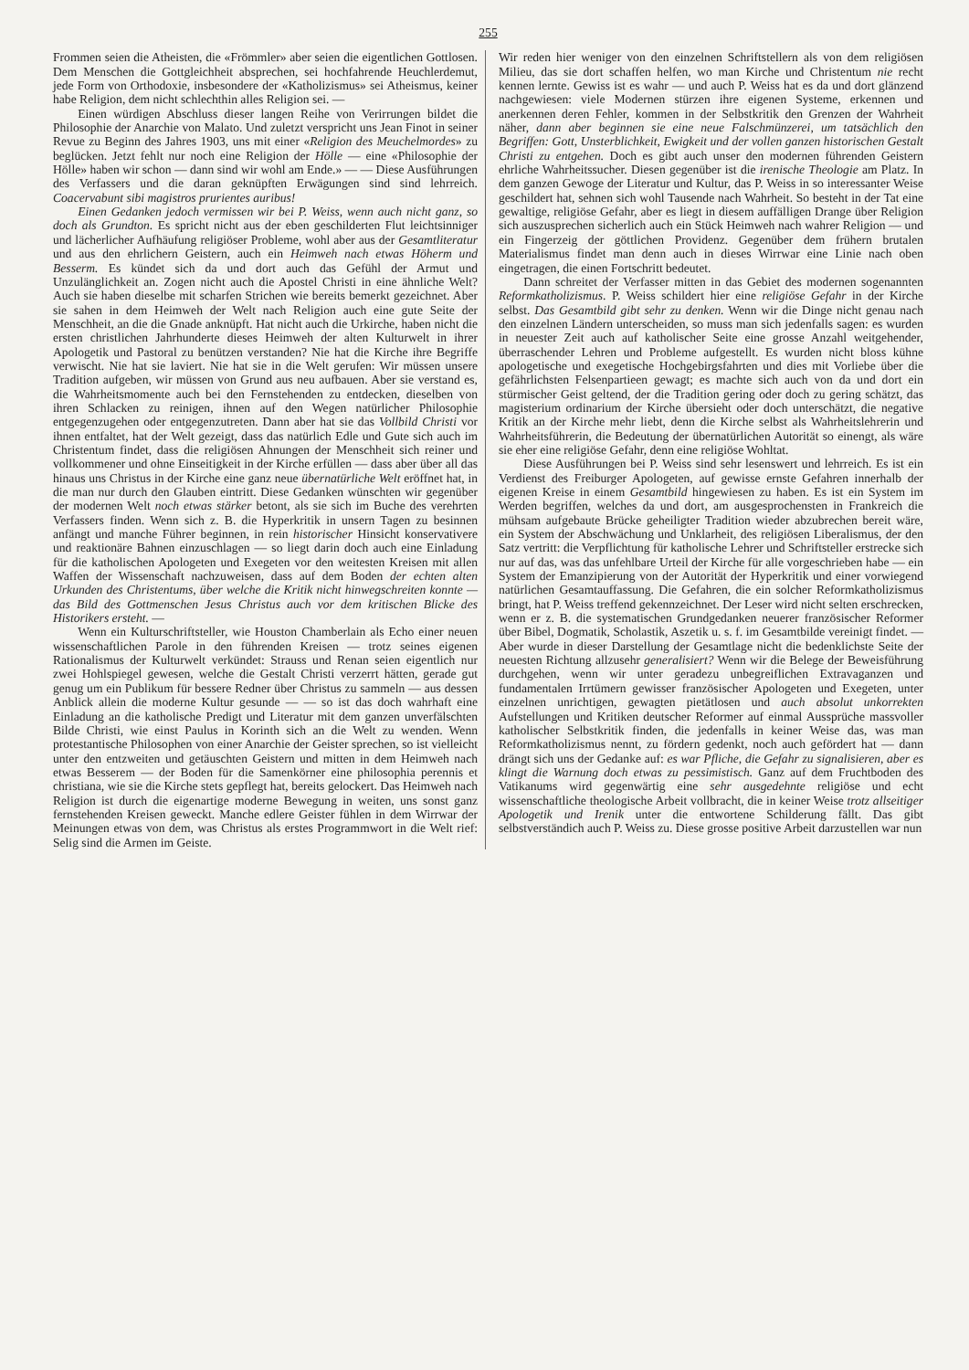255
Frommen seien die Atheisten, die «Frömmler» aber seien die eigentlichen Gottlosen. Dem Menschen die Gottgleichheit absprechen, sei hochfahrende Heuchlerdemut, jede Form von Orthodoxie, insbesondere der «Katholizismus» sei Atheismus, keiner habe Religion, dem nicht schlechthin alles Religion sei. —
Einen würdigen Abschluss dieser langen Reihe von Verirrungen bildet die Philosophie der Anarchie von Malato. Und zuletzt verspricht uns Jean Finot in seiner Revue zu Beginn des Jahres 1903, uns mit einer «Religion des Meuchelmordes» zu beglücken. Jetzt fehlt nur noch eine Religion der Hölle — eine «Philosophie der Hölle» haben wir schon — dann sind wir wohl am Ende.» — — Diese Ausführungen des Verfassers und die daran geknüpften Erwägungen sind sind lehrreich. Coacervabunt sibi magistros prurientes auribus!
Einen Gedanken jedoch vermissen wir bei P. Weiss, wenn auch nicht ganz, so doch als Grundton. Es spricht nicht aus der eben geschilderten Flut leichtsinniger und lächerlicher Aufhäufung religiöser Probleme, wohl aber aus der Gesamtliteratur und aus den ehrlichern Geistern, auch ein Heimweh nach etwas Höherm und Besserm. Es kündet sich da und dort auch das Gefühl der Armut und Unzulänglichkeit an. Zogen nicht auch die Apostel Christi in eine ähnliche Welt? Auch sie haben dieselbe mit scharfen Strichen wie bereits bemerkt gezeichnet. Aber sie sahen in dem Heimweh der Welt nach Religion auch eine gute Seite der Menschheit, an die die Gnade anknüpft. Hat nicht auch die Urkirche, haben nicht die ersten christlichen Jahrhunderte dieses Heimweh der alten Kulturwelt in ihrer Apologetik und Pastoral zu benützen verstanden? Nie hat die Kirche ihre Begriffe verwischt. Nie hat sie laviert. Nie hat sie in die Welt gerufen: Wir müssen unsere Tradition aufgeben, wir müssen von Grund aus neu aufbauen. Aber sie verstand es, die Wahrheitsmomente auch bei den Fernstehenden zu entdecken, dieselben von ihren Schlacken zu reinigen, ihnen auf den Wegen natürlicher Philosophie entgegenzugehen oder entgegenzutreten. Dann aber hat sie das Vollbild Christi vor ihnen entfaltet, hat der Welt gezeigt, dass das natürlich Edle und Gute sich auch im Christentum findet, dass die religiösen Ahnungen der Menschheit sich reiner und vollkommener und ohne Einseitigkeit in der Kirche erfüllen — dass aber über all das hinaus uns Christus in der Kirche eine ganz neue übernatürliche Welt eröffnet hat, in die man nur durch den Glauben eintritt. Diese Gedanken wünschten wir gegenüber der modernen Welt noch etwas stärker betont, als sie sich im Buche des verehrten Verfassers finden. Wenn sich z. B. die Hyperkritik in unsern Tagen zu besinnen anfängt und manche Führer beginnen, in rein historischer Hinsicht konservativere und reaktionäre Bahnen einzuschlagen — so liegt darin doch auch eine Einladung für die katholischen Apologeten und Exegeten vor den weitesten Kreisen mit allen Waffen der Wissenschaft nachzuweisen, dass auf dem Boden der echten alten Urkunden des Christentums, über welche die Kritik nicht hinwegschreiten konnte — das Bild des Gottmenschen Jesus Christus auch vor dem kritischen Blicke des Historikers ersteht. —
Wenn ein Kulturschriftsteller, wie Houston Chamberlain als Echo einer neuen wissenschaftlichen Parole in den führenden Kreisen — trotz seines eigenen Rationalismus der Kulturwelt verkündet: Strauss und Renan seien eigentlich nur zwei Hohlspiegel gewesen, welche die Gestalt Christi verzerrt hätten, gerade gut genug um ein Publikum für bessere Redner über Christus zu sammeln — aus dessen Anblick allein die moderne Kultur gesunde — — so ist das doch wahrhaft eine Einladung an die katholische Predigt und Literatur mit dem ganzen unverfälschten Bilde Christi, wie einst Paulus in Korinth sich an die Welt zu wenden. Wenn protestantische Philosophen von einer Anarchie der Geister sprechen, so ist vielleicht unter den entzweiten und getäuschten Geistern und mitten in dem Heimweh nach etwas Besserem — der Boden für die Samenkörner eine philosophia perennis et christiana, wie sie die Kirche stets gepflegt hat, bereits gelockert. Das Heimweh nach Religion ist durch die eigenartige moderne Bewegung in weiten, uns sonst ganz fernstehenden Kreisen geweckt. Manche edlere Geister fühlen in dem Wirrwar der Meinungen etwas von dem, was Christus als erstes Programmwort in die Welt rief: Selig sind die Armen im Geiste.
Wir reden hier weniger von den einzelnen Schriftstellern als von dem religiösen Milieu, das sie dort schaffen helfen, wo man Kirche und Christentum nie recht kennen lernte. Gewiss ist es wahr — und auch P. Weiss hat es da und dort glänzend nachgewiesen: viele Modernen stürzen ihre eigenen Systeme, erkennen und anerkennen deren Fehler, kommen in der Selbstkritik den Grenzen der Wahrheit näher, dann aber beginnen sie eine neue Falschmünzerei, um tatsächlich den Begriffen: Gott, Unsterblichkeit, Ewigkeit und der vollen ganzen historischen Gestalt Christi zu entgehen. Doch es gibt auch unser den modernen führenden Geistern ehrliche Wahrheitssucher. Diesen gegenüber ist die irenische Theologie am Platz. In dem ganzen Gewoge der Literatur und Kultur, das P. Weiss in so interessanter Weise geschildert hat, sehnen sich wohl Tausende nach Wahrheit. So besteht in der Tat eine gewaltige, religiöse Gefahr, aber es liegt in diesem auffälligen Drange über Religion sich auszusprechen sicherlich auch ein Stück Heimweh nach wahrer Religion — und ein Fingerzeig der göttlichen Providenz. Gegenüber dem frühern brutalen Materialismus findet man denn auch in dieses Wirrwar eine Linie nach oben eingetragen, die einen Fortschritt bedeutet.
Dann schreitet der Verfasser mitten in das Gebiet des modernen sogenannten Reformkatholizismus. P. Weiss schildert hier eine religiöse Gefahr in der Kirche selbst. Das Gesamtbild gibt sehr zu denken. Wenn wir die Dinge nicht genau nach den einzelnen Ländern unterscheiden, so muss man sich jedenfalls sagen: es wurden in neuester Zeit auch auf katholischer Seite eine grosse Anzahl weitgehender, überraschender Lehren und Probleme aufgestellt. Es wurden nicht bloss kühne apologetische und exegetische Hochgebirgsfahrten und dies mit Vorliebe über die gefährlichsten Felsenpartieen gewagt; es machte sich auch von da und dort ein stürmischer Geist geltend, der die Tradition gering oder doch zu gering schätzt, das magisterium ordinarium der Kirche übersieht oder doch unterschätzt, die negative Kritik an der Kirche mehr liebt, denn die Kirche selbst als Wahrheitslehrerin und Wahrheitsführerin, die Bedeutung der übernatürlichen Autorität so einengt, als wäre sie eher eine religiöse Gefahr, denn eine religiöse Wohltat.
Diese Ausführungen bei P. Weiss sind sehr lesenswert und lehrreich. Es ist ein Verdienst des Freiburger Apologeten, auf gewisse ernste Gefahren innerhalb der eigenen Kreise in einem Gesamtbild hingewiesen zu haben. Es ist ein System im Werden begriffen, welches da und dort, am ausgesprochensten in Frankreich die mühsam aufgebaute Brücke geheiligter Tradition wieder abzubrechen bereit wäre, ein System der Abschwächung und Unklarheit, des religiösen Liberalismus, der den Satz vertritt: die Verpflichtung für katholische Lehrer und Schriftsteller erstrecke sich nur auf das, was das unfehlbare Urteil der Kirche für alle vorgeschrieben habe — ein System der Emanzipierung von der Autorität der Hyperkritik und einer vorwiegend natürlichen Gesamtauffassung. Die Gefahren, die ein solcher Reformkatholizismus bringt, hat P. Weiss treffend gekennzeichnet. Der Leser wird nicht selten erschrecken, wenn er z. B. die systematischen Grundgedanken neuerer französischer Reformer über Bibel, Dogmatik, Scholastik, Aszetik u. s. f. im Gesamtbilde vereinigt findet. — Aber wurde in dieser Darstellung der Gesamtlage nicht die bedenklichste Seite der neuesten Richtung allzusehr generalisiert? Wenn wir die Belege der Beweisführung durchgehen, wenn wir unter geradezu unbegreiflichen Extravaganzen und fundamentalen Irrtümern gewisser französischer Apologeten und Exegeten, unter einzelnen unrichtigen, gewagten pietätlosen und auch absolut unkorrekten Aufstellungen und Kritiken deutscher Reformer auf einmal Aussprüche massvoller katholischer Selbstkritik finden, die jedenfalls in keiner Weise das, was man Reformkatholizismus nennt, zu fördern gedenkt, noch auch gefördert hat — dann drängt sich uns der Gedanke auf: es war Pfliche, die Gefahr zu signalisieren, aber es klingt die Warnung doch etwas zu pessimistisch. Ganz auf dem Fruchtboden des Vatikanums wird gegenwärtig eine sehr ausgedehnte religiöse und echt wissenschaftliche theologische Arbeit vollbracht, die in keiner Weise trotz allseitiger Apologetik und Irenik unter die entwortene Schilderung fällt. Das gibt selbstverständich auch P. Weiss zu. Diese grosse positive Arbeit darzustellen war nun